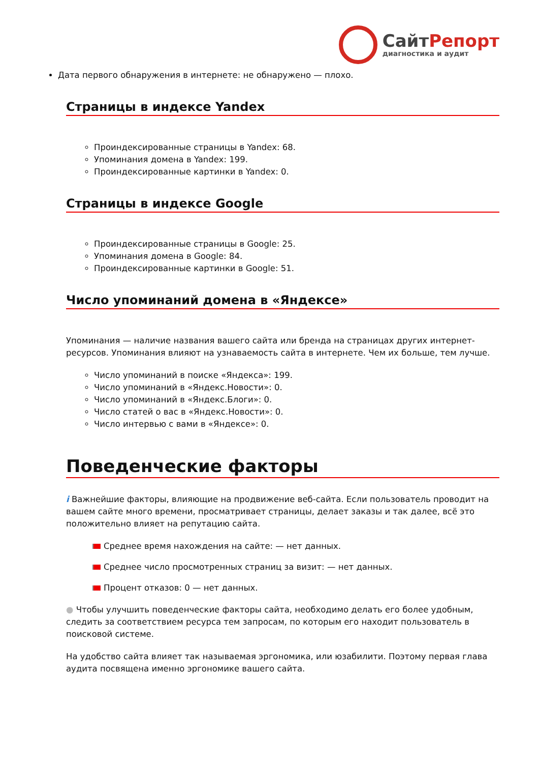СайтРепорт
диагностика и аудит
Дата первого обнаружения в интернете: не обнаружено — плохо.
Страницы в индексе Yandex
Проиндексированные страницы в Yandex: 68.
Упоминания домена в Yandex: 199.
Проиндексированные картинки в Yandex: 0.
Страницы в индексе Google
Проиндексированные страницы в Google: 25.
Упоминания домена в Google: 84.
Проиндексированные картинки в Google: 51.
Число упоминаний домена в «Яндексе»
Упоминания — наличие названия вашего сайта или бренда на страницах других интернет-ресурсов. Упоминания влияют на узнаваемость сайта в интернете. Чем их больше, тем лучше.
Число упоминаний в поиске «Яндекса»: 199.
Число упоминаний в «Яндекс.Новости»: 0.
Число упоминаний в «Яндекс.Блоги»: 0.
Число статей о вас в «Яндекс.Новости»: 0.
Число интервью с вами в «Яндексе»: 0.
Поведенческие факторы
i Важнейшие факторы, влияющие на продвижение веб-сайта. Если пользователь проводит на вашем сайте много времени, просматривает страницы, делает заказы и так далее, всё это положительно влияет на репутацию сайта.
Среднее время нахождения на сайте: — нет данных.
Среднее число просмотренных страниц за визит: — нет данных.
Процент отказов: 0 — нет данных.
● Чтобы улучшить поведенческие факторы сайта, необходимо делать его более удобным, следить за соответствием ресурса тем запросам, по которым его находит пользователь в поисковой системе.
На удобство сайта влияет так называемая эргономика, или юзабилити. Поэтому первая глава аудита посвящена именно эргономике вашего сайта.